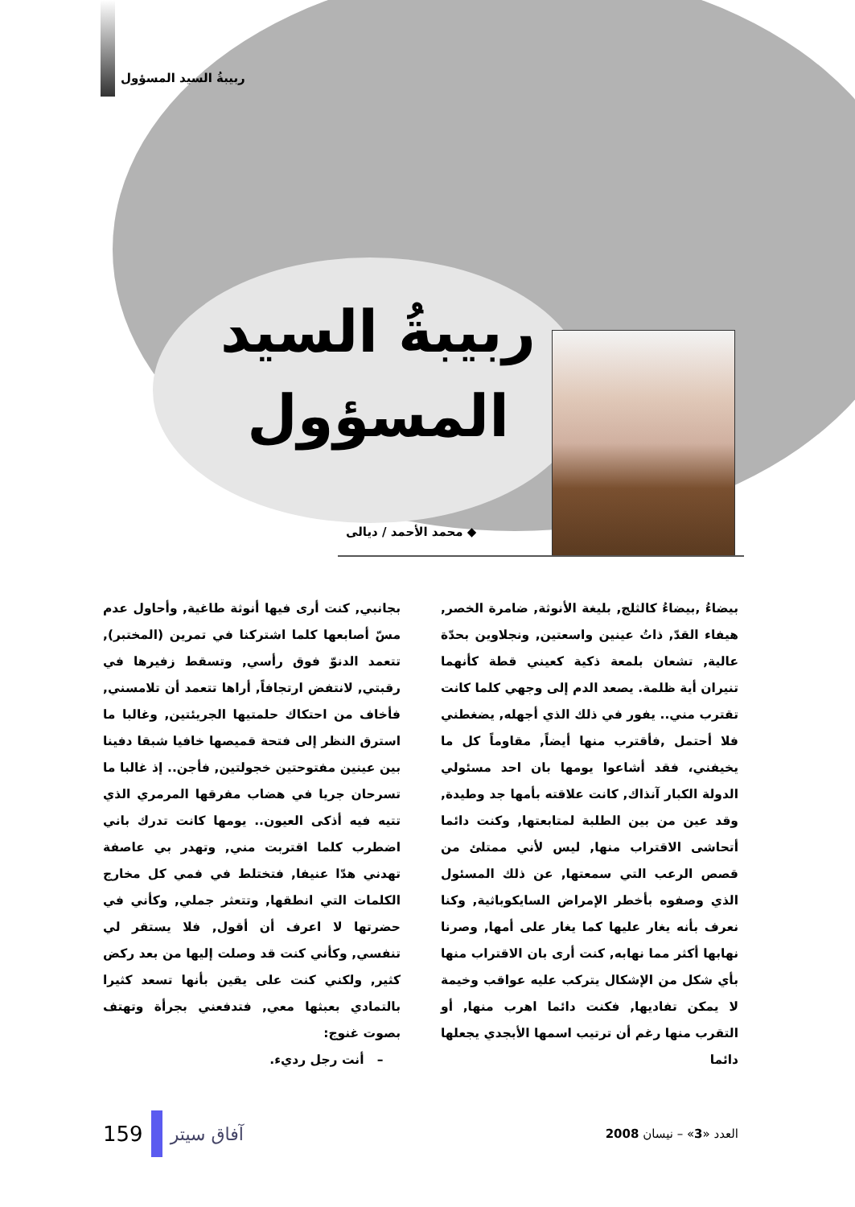ربيبةُ السيد المسؤول
ربيبةُ السيد المسؤول
◆ محمد الأحمد / ديالى
بيضاءُ ,بيضاءُ كالثلج, بليغة الأنوثة, ضامرة الخصر, هيفاء القدّ, ذاتُ عينين واسعتين, ونجلاوين بحدّة عالية, تشعان بلمعة ذكية كعيني قطة كأنهما تنيران أية ظلمة. يصعد الدم إلى وجهي كلما كانت تقترب مني.. يفور في ذلك الذي أجهله, يضغطني فلا أحتمل ,فأقترب منها أيضاً, مقاوماً كل ما يخيفني، فقد أشاعوا يومها بان احد مسئولي الدولة الكبار آنذاك, كانت علاقته بأمها جد وطيدة, وقد عين من بين الطلبة لمتابعتها, وكنت دائما أتحاشى الاقتراب منها, ليس لأني ممتلئ من قصص الرعب التي سمعتها, عن ذلك المسئول الذي وصفوه بأخطر الإمراض السايكوباثية, وكنا نعرف بأنه يغار عليها كما يغار على أمها, وصرنا نهابها أكثر مما نهابه, كنت أرى بان الاقتراب منها بأي شكل من الإشكال يتركب عليه عواقب وخيمة لا يمكن تفاديها, فكنت دائما اهرب منها, أو التقرب منها رغم أن ترتيب اسمها الأبجدي يجعلها دائما
بجانبي, كنت أرى فيها أنوثة طاغية, وأحاول عدم مسّ أصابعها كلما اشتركنا في تمرين (المختبر), تتعمد الدنوّ فوق رأسي, وتسقط زفيرها في رقبتي, لانتفض ارتجافاً, أراها تتعمد أن تلامسني, فأخاف من احتكاك حلمتيها الجريئتين, وغالبا ما استرق النظر إلى فتحة قميصها خافيا شبقا دفينا بين عينين مفتوحتين خجولتين, فأجن.. إذ غالبا ما تسرحان جريا في هضاب مفرقها المرمري الذي تتيه فيه أذكى العيون.. يومها كانت تدرك باني اضطرب كلما اقتربت مني, وتهدر بي عاصفة تهدني هدّا عنيفا, فتختلط في فمي كل مخارج الكلمات التي انطقها, وتتعثر جملي, وكأني في حضرتها لا اعرف أن أقول, فلا يستقر لي تنفسي, وكأني كنت قد وصلت إليها من بعد ركض كثير, ولكني كنت على يقين بأنها تسعد كثيرا بالتمادي بعبثها معي, فتدفعني بجرأة وتهتف بصوت غنوج:
– أنت رجل رديء.
العدد «3» – نيسان 2008
159 آفاق سيتر